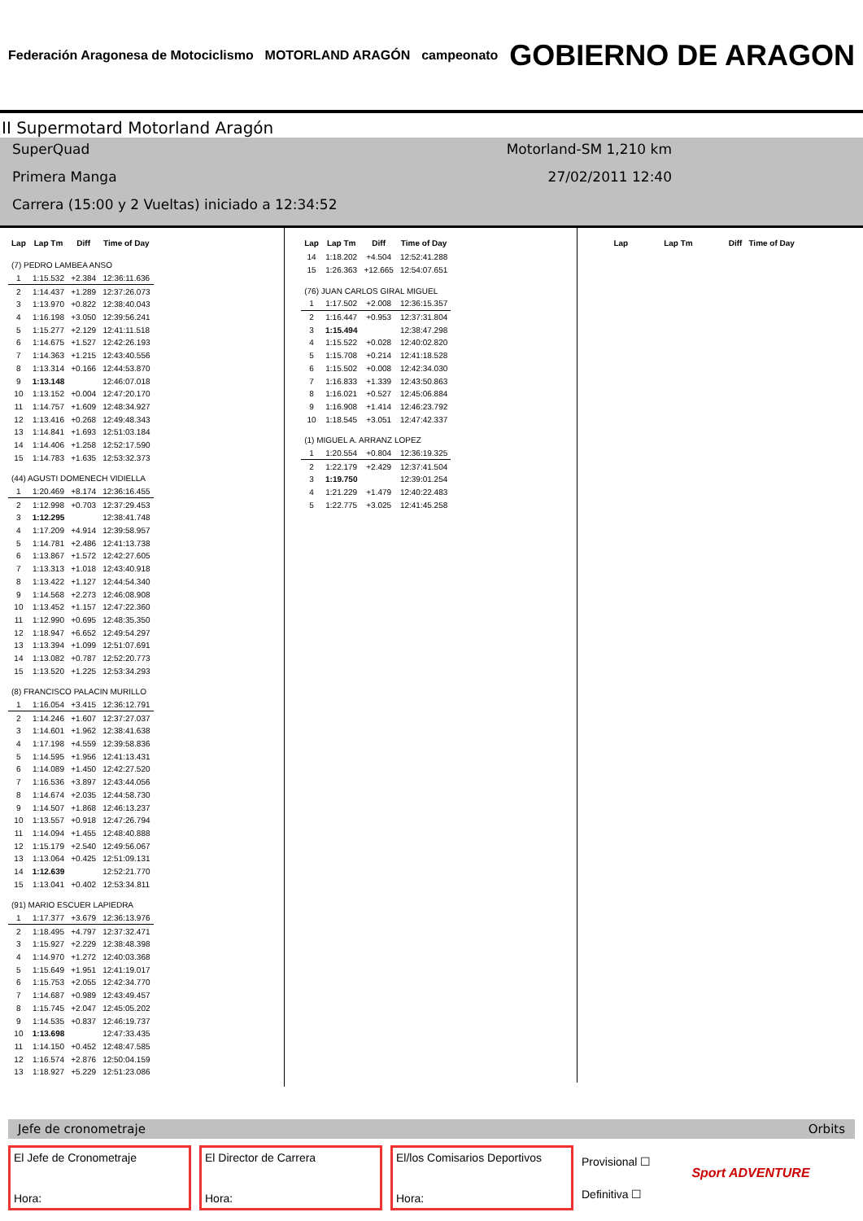Federación Aragonesa de Motociclismo MOTORLAND ARAGÓN campeonato GOBIERNO DE ARAGON
II Supermotard Motorland Aragón
SuperQuad Motorland-SM 1,210 km
Primera Manga 27/02/2011 12:40
Carrera (15:00 y 2 Vueltas) iniciado a 12:34:52
| Lap | Lap Tm | Diff | Time of Day |
| --- | --- | --- | --- |
| (7) PEDRO LAMBEA ANSO | | | |
| 1 | 1:15.532 | +2.384 | 12:36:11.636 |
| 2 | 1:14.437 | +1.289 | 12:37:26.073 |
| 3 | 1:13.970 | +0.822 | 12:38:40.043 |
| 4 | 1:16.198 | +3.050 | 12:39:56.241 |
| 5 | 1:15.277 | +2.129 | 12:41:11.518 |
| 6 | 1:14.675 | +1.527 | 12:42:26.193 |
| 7 | 1:14.363 | +1.215 | 12:43:40.556 |
| 8 | 1:13.314 | +0.166 | 12:44:53.870 |
| 9 | 1:13.148 | | 12:46:07.018 |
| 10 | 1:13.152 | +0.004 | 12:47:20.170 |
| 11 | 1:14.757 | +1.609 | 12:48:34.927 |
| 12 | 1:13.416 | +0.268 | 12:49:48.343 |
| 13 | 1:14.841 | +1.693 | 12:51:03.184 |
| 14 | 1:14.406 | +1.258 | 12:52:17.590 |
| 15 | 1:14.783 | +1.635 | 12:53:32.373 |
| (44) AGUSTI DOMENECH VIDIELLA | | | |
| 1 | 1:20.469 | +8.174 | 12:36:16.455 |
| 2 | 1:12.998 | +0.703 | 12:37:29.453 |
| 3 | 1:12.295 | | 12:38:41.748 |
| 4 | 1:17.209 | +4.914 | 12:39:58.957 |
| 5 | 1:14.781 | +2.486 | 12:41:13.738 |
| 6 | 1:13.867 | +1.572 | 12:42:27.605 |
| 7 | 1:13.313 | +1.018 | 12:43:40.918 |
| 8 | 1:13.422 | +1.127 | 12:44:54.340 |
| 9 | 1:14.568 | +2.273 | 12:46:08.908 |
| 10 | 1:13.452 | +1.157 | 12:47:22.360 |
| 11 | 1:12.990 | +0.695 | 12:48:35.350 |
| 12 | 1:18.947 | +6.652 | 12:49:54.297 |
| 13 | 1:13.394 | +1.099 | 12:51:07.691 |
| 14 | 1:13.082 | +0.787 | 12:52:20.773 |
| 15 | 1:13.520 | +1.225 | 12:53:34.293 |
| (8) FRANCISCO PALACIN MURILLO | | | |
| 1 | 1:16.054 | +3.415 | 12:36:12.791 |
| 2 | 1:14.246 | +1.607 | 12:37:27.037 |
| 3 | 1:14.601 | +1.962 | 12:38:41.638 |
| 4 | 1:17.198 | +4.559 | 12:39:58.836 |
| 5 | 1:14.595 | +1.956 | 12:41:13.431 |
| 6 | 1:14.089 | +1.450 | 12:42:27.520 |
| 7 | 1:16.536 | +3.897 | 12:43:44.056 |
| 8 | 1:14.674 | +2.035 | 12:44:58.730 |
| 9 | 1:14.507 | +1.868 | 12:46:13.237 |
| 10 | 1:13.557 | +0.918 | 12:47:26.794 |
| 11 | 1:14.094 | +1.455 | 12:48:40.888 |
| 12 | 1:15.179 | +2.540 | 12:49:56.067 |
| 13 | 1:13.064 | +0.425 | 12:51:09.131 |
| 14 | 1:12.639 | | 12:52:21.770 |
| 15 | 1:13.041 | +0.402 | 12:53:34.811 |
| (91) MARIO ESCUER LAPIEDRA | | | |
| 1 | 1:17.377 | +3.679 | 12:36:13.976 |
| 2 | 1:18.495 | +4.797 | 12:37:32.471 |
| 3 | 1:15.927 | +2.229 | 12:38:48.398 |
| 4 | 1:14.970 | +1.272 | 12:40:03.368 |
| 5 | 1:15.649 | +1.951 | 12:41:19.017 |
| 6 | 1:15.753 | +2.055 | 12:42:34.770 |
| 7 | 1:14.687 | +0.989 | 12:43:49.457 |
| 8 | 1:15.745 | +2.047 | 12:45:05.202 |
| 9 | 1:14.535 | +0.837 | 12:46:19.737 |
| 10 | 1:13.698 | | 12:47:33.435 |
| 11 | 1:14.150 | +0.452 | 12:48:47.585 |
| 12 | 1:16.574 | +2.876 | 12:50:04.159 |
| 13 | 1:18.927 | +5.229 | 12:51:23.086 |
| Lap | Lap Tm | Diff | Time of Day |
| --- | --- | --- | --- |
| 14 | 1:18.202 | +4.504 | 12:52:41.288 |
| 15 | 1:26.363 | +12.665 | 12:54:07.651 |
| (76) JUAN CARLOS GIRAL MIGUEL | | | |
| 1 | 1:17.502 | +2.008 | 12:36:15.357 |
| 2 | 1:16.447 | +0.953 | 12:37:31.804 |
| 3 | 1:15.494 | | 12:38:47.298 |
| 4 | 1:15.522 | +0.028 | 12:40:02.820 |
| 5 | 1:15.708 | +0.214 | 12:41:18.528 |
| 6 | 1:15.502 | +0.008 | 12:42:34.030 |
| 7 | 1:16.833 | +1.339 | 12:43:50.863 |
| 8 | 1:16.021 | +0.527 | 12:45:06.884 |
| 9 | 1:16.908 | +1.414 | 12:46:23.792 |
| 10 | 1:18.545 | +3.051 | 12:47:42.337 |
| (1) MIGUEL A. ARRANZ LOPEZ | | | |
| 1 | 1:20.554 | +0.804 | 12:36:19.325 |
| 2 | 1:22.179 | +2.429 | 12:37:41.504 |
| 3 | 1:19.750 | | 12:39:01.254 |
| 4 | 1:21.229 | +1.479 | 12:40:22.483 |
| 5 | 1:22.775 | +3.025 | 12:41:45.258 |
| Lap | Lap Tm | Diff | Time of Day |
| --- | --- | --- | --- |
Jefe de cronometraje Orbits
El Jefe de Cronometraje
Hora:
El Director de Carrera
Hora:
El/los Comisarios Deportivos
Hora:
Provisional ☐
Definitiva ☐
Sport ADVENTURE